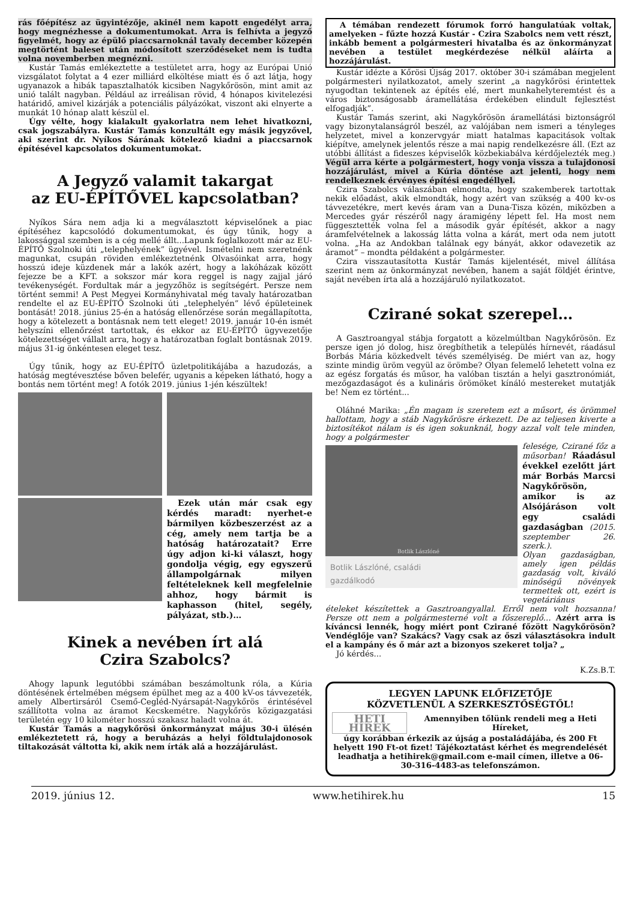rás főépítész az ügyintézője, akinél nem kapott engedélyt arra, hogy megnézhesse a dokumentumokat. Arra is felhívta a jegyző figyelmét, hogy az épülő piaccsarnoknál tavaly december közepén megtörtént baleset után módosított szerződéseket nem is tudta volna novemberben megnézni.
Kustár Tamás emlékeztette a testületet arra, hogy az Európai Unió vizsgálatot folytat a 4 ezer milliárd elköltése miatt és ő azt látja, hogy ugyanazok a hibák tapasztalhatók kicsiben Nagykőrösön, mint amit az unió talált nagyban. Például az irreálisan rövid, 4 hónapos kivitelezési határidő, amivel kizárják a potenciális pályázókat, viszont aki elnyerte a munkát 10 hónap alatt készül el.
Úgy vélte, hogy kialakult gyakorlatra nem lehet hivatkozni, csak jogszabályra. Kustár Tamás konzultált egy másik jegyzővel, aki szerint dr. Nyíkos Sárának kötelező kiadni a piaccsarnok építésével kapcsolatos dokumentumokat.
A Jegyző valamit takargat
az EU-ÉPÍTŐVEL kapcsolatban?
Nyíkos Sára nem adja ki a megválasztott képviselőnek a piac építéséhez kapcsolódó dokumentumokat, és úgy tűnik, hogy a lakossággal szemben is a cég mellé állt...Lapunk foglalkozott már az EU-ÉPÍTŐ Szolnoki úti „telephelyének” ügyével. Ismételni nem szeretnénk magunkat, csupán röviden emlékeztetnénk Olvasóinkat arra, hogy hosszú ideje küzdenek már a lakók azért, hogy a lakóházak között fejezze be a KFT. a sokszor már kora reggel is nagy zajjal járó tevékenységét. Fordultak már a jegyzőhöz is segítségért. Persze nem történt semmi! A Pest Megyei Kormányhivatal még tavaly határozatban rendelte el az EU-ÉPÍTŐ Szolnoki úti „telephelyén” lévő épületeinek bontását! 2018. június 25-én a hatóság ellenőrzése során megállapította, hogy a kötelezett a bontásnak nem tett eleget! 2019. január 10-én ismét helyszíni ellenőrzést tartottak, és ekkor az EU-ÉPÍTŐ ügyvezetője kötelezettséget vállalt arra, hogy a határozatban foglalt bontásnak 2019. május 31-ig önkéntesen eleget tesz.
Úgy tűnik, hogy az EU-ÉPÍTŐ üzletpolitikájába a hazudozás, a hatóság megtévesztése bőven belefér, ugyanis a képeken látható, hogy a bontás nem történt meg! A fotók 2019. június 1-jén készültek!
Ezek után már csak egy kérdés maradt: nyerhet-e bármilyen közbeszerzést az a cég, amely nem tartja be a hatóság határozatait? Erre úgy adjon ki-ki választ, hogy gondolja végig, egy egyszerű állampolgárnak milyen feltételeknek kell megfelelnie ahhoz, hogy bármit is kaphasson (hitel, segély, pályázat, stb.)…
Kinek a nevében írt alá
Czira Szabolcs?
Ahogy lapunk legutóbbi számában beszámoltunk róla, a Kúria döntésének értelmében mégsem épülhet meg az a 400 kV-os távvezeték, amely Albertirsáról Csemő-Cegléd-Nyársapát-Nagykőrös érintésével szállította volna az áramot Kecskemétre. Nagykőrös közigazgatási területén egy 10 kilométer hosszú szakasz haladt volna át.
Kustár Tamás a nagykőrösi önkormányzat május 30-i ülésén emlékeztetett rá, hogy a beruházás a helyi földtulajdonosok tiltakozását váltotta ki, akik nem írták alá a hozzájárulást.
A témában rendezett fórumok forró hangulatúak voltak, amelyeken – fűzte hozzá Kustár - Czira Szabolcs nem vett részt, inkább bement a polgármesteri hivatalba és az önkormányzat nevében a testület megkérdezése nélkül aláírta a hozzájárulást.
Kustár idézte a Kőrösi Újság 2017. október 30-i számában megjelent polgármesteri nyilatkozatot, amely szerint „a nagykőrösi érintettek nyugodtan tekintenek az építés elé, mert munkahelyteremtést és a város biztonságosabb áramellátása érdekében elindult fejlesztést elfogadják”.
Kustár Tamás szerint, aki Nagykőrösön áramellátási biztonságról vagy bizonytalanságról beszél, az valójában nem ismeri a tényleges helyzetet, mivel a konzervgyár miatt hatalmas kapacitások voltak kiépítve, amelynek jelentős része a mai napig rendelkezésre áll. (Ezt az utóbbi állítást a fideszes képviselők közbekiabálva kérdőjelezték meg.) Végül arra kérte a polgármestert, hogy vonja vissza a tulajdonosi hozzájárulást, mivel a Kúria döntése azt jelenti, hogy nem rendelkeznek érvényes építési engedéllyel.
Czira Szabolcs válaszában elmondta, hogy szakemberek tartottak nekik előadást, akik elmondták, hogy azért van szükség a 400 kv-os távvezetékre, mert kevés áram van a Duna-Tisza közén, miközben a Mercedes gyár részéről nagy áramigény lépett fel. Ha most nem függesztették volna fel a második gyár építését, akkor a nagy áramfelvételnek a lakosság látta volna a kárát, mert oda nem jutott volna. „Ha az Andokban találnak egy bányát, akkor odavezetik az áramot” – mondta példaként a polgármester.
Czira visszautasította Kustár Tamás kijelentését, mivel állítása szerint nem az önkormányzat nevében, hanem a saját földjét érintve, saját nevében írta alá a hozzájáruló nyilatkozatot.
Czirané sokat szerepel…
A Gasztroangyal stábja forgatott a közelmúltban Nagykőrösön. Ez persze igen jó dolog, hisz öregbíthetik a település hírnevét, ráadásul Borbás Mária közkedvelt tévés személyiség. De miért van az, hogy szinte mindig üröm vegyül az örömbe? Olyan felemelő lehetett volna ez az egész forgatás és műsor, ha valóban tisztán a helyi gasztronómiát, mezőgazdaságot és a kulináris örömöket kínáló mestereket mutatják be! Nem ez történt...
Oláhné Marika: „Én magam is szeretem ezt a műsort, és örömmel hallottam, hogy a stáb Nagykőrösre érkezett. De az teljesen kiverte a biztosítékot nálam is és igen sokunknál, hogy azzal volt tele minden, hogy a polgármester
Botlik Lászlóné
Botlik Lászlóné, családi
gazdálkodó
felesége, Czirané főz a műsorban! Ráadásul évekkel ezelőtt járt már Borbás Marcsi Nagykőrösön, amikor is az Alsójáráson volt egy családi gazdaságban (2015. szeptember 26. szerk.).
Olyan gazdaságban, amely igen példás gazdaság volt, kiváló minőségű növények termettek ott, ezért is vegetáriánus
ételeket készítettek a Gasztroangyallal. Erről nem volt hozsanna! Persze ott nem a polgármesterné volt a főszereplő… Azért arra is kíváncsi lennék, hogy miért pont Czirané főzött Nagykőrösön? Vendéglője van? Szakács? Vagy csak az őszi választásokra indult el a kampány és ő már azt a bizonyos szekeret tolja? „
Jó kérdés...
K.Zs.B.T.
LEGYEN LAPUNK ELŐFIZETŐJE
KÖZVETLENÜL A SZERKESZTŐSÉGTŐL!
HETI HÍREK
Amennyiben tőlünk rendeli meg a Heti Híreket,
úgy korábban érkezik az újság a postaládájába, és 200 Ft helyett 190 Ft-ot fizet! Tájékoztatást kérhet és megrendelését leadhatja a hetihirek@gmail.com e-mail címen, illetve a 06-30-316-4483-as telefonszámon.
2019. június 12. www.hetihirek.hu 15